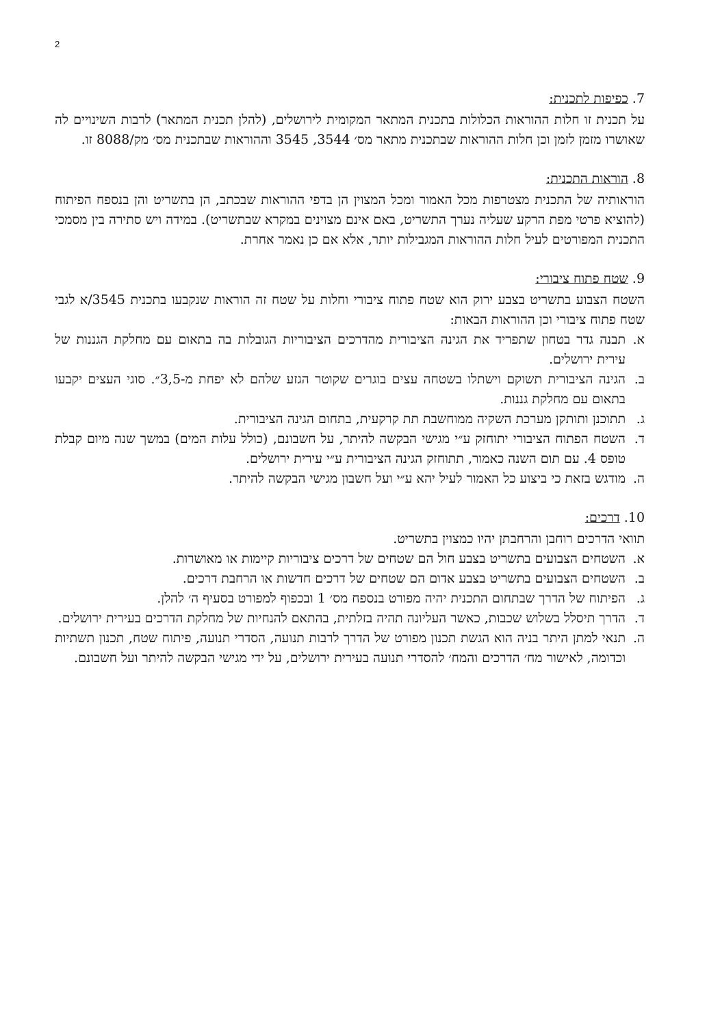2
7. כפיפות לתכנית:
על תכנית זו חלות ההוראות הכלולות בתכנית המתאר המקומית לירושלים, (להלן תכנית המתאר) לרבות השינויים לה שאושרו מזמן לזמן וכן חלות ההוראות שבתכנית מתאר מס׳ 3544, 3545 וההוראות שבתכנית מס׳ מק/8088 זו.
8. הוראות התכנית:
הוראותיה של התכנית מצטרפות מכל האמור ומכל המצוין הן בדפי ההוראות שבכתב, הן בתשריט והן בנספח הפיתוח (להוציא פרטי מפת הרקע שעליה נערך התשריט, באם אינם מצוינים במקרא שבתשריט). במידה ויש סתירה בין מסמכי התכנית המפורטים לעיל חלות ההוראות המגבילות יותר, אלא אם כן נאמר אחרת.
9. שטח פתוח ציבורי:
השטח הצבוע בתשריט בצבע ירוק הוא שטח פתוח ציבורי וחלות על שטח זה הוראות שנקבעו בתכנית 3545/א לגבי שטח פתוח ציבורי וכן ההוראות הבאות:
א. תבנה גדר בטחון שתפריד את הגינה הציבורית מהדרכים הציבוריות הגובלות בה בתאום עם מחלקת הגננות של עירית ירושלים.
ב. הגינה הציבורית תשוקם וישתלו בשטחה עצים בוגרים שקוטר הגזע שלהם לא יפחת מ-3,5״. סוגי העצים יקבעו בתאום עם מחלקת גננות.
ג. תתוכנן ותותקן מערכת השקיה ממוחשבת תת קרקעית, בתחום הגינה הציבורית.
ד. השטח הפתוח הציבורי יתוחזק ע״י מגישי הבקשה להיתר, על חשבונם, (כולל עלות המים) במשך שנה מיום קבלת טופס 4. עם תום השנה כאמור, תתוחזק הגינה הציבורית ע״י עירית ירושלים.
ה. מודגש בזאת כי ביצוע כל האמור לעיל יהא ע״י ועל חשבון מגישי הבקשה להיתר.
10. דרכים:
תוואי הדרכים רוחבן והרחבתן יהיו כמצוין בתשריט.
א. השטחים הצבועים בתשריט בצבע חול הם שטחים של דרכים ציבוריות קיימות או מאושרות.
ב. השטחים הצבועים בתשריט בצבע אדום הם שטחים של דרכים חדשות או הרחבת דרכים.
ג. הפיתוח של הדרך שבתחום התכנית יהיה מפורט בנספח מס׳ 1 ובכפוף למפורט בסעיף ה׳ להלן.
ד. הדרך תיסלל בשלוש שכבות, כאשר העליונה תהיה בזלתית, בהתאם להנחיות של מחלקת הדרכים בעירית ירושלים.
ה. תנאי למתן היתר בניה הוא הגשת תכנון מפורט של הדרך לרבות תנועה, הסדרי תנועה, פיתוח שטח, תכנון תשתיות וכדומה, לאישור מח׳ הדרכים והמח׳ להסדרי תנועה בעירית ירושלים, על ידי מגישי הבקשה להיתר ועל חשבונם.